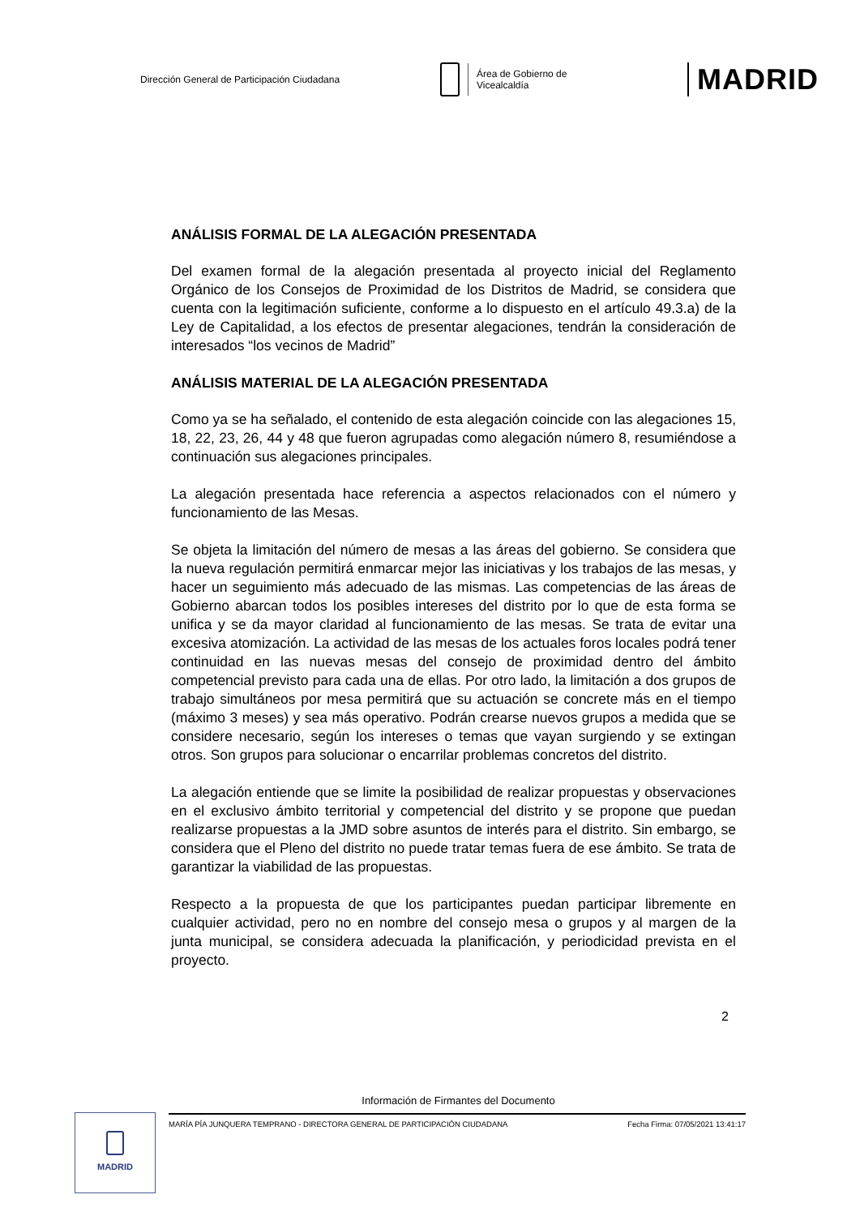Dirección General de Participación Ciudadana
Área de Gobierno de
Vicealcaldía
MADRID
ANÁLISIS FORMAL DE LA ALEGACIÓN PRESENTADA
Del examen formal de la alegación presentada al proyecto inicial del Reglamento Orgánico de los Consejos de Proximidad de los Distritos de Madrid, se considera que cuenta con la legitimación suficiente, conforme a lo dispuesto en el artículo 49.3.a) de la Ley de Capitalidad, a los efectos de presentar alegaciones, tendrán la consideración de interesados “los vecinos de Madrid”
ANÁLISIS MATERIAL DE LA ALEGACIÓN PRESENTADA
Como ya se ha señalado, el contenido de esta alegación coincide con las alegaciones 15, 18, 22, 23, 26, 44 y 48 que fueron agrupadas como alegación número 8, resumiéndose a continuación sus alegaciones principales.
La alegación presentada hace referencia a aspectos relacionados con el número y funcionamiento de las Mesas.
Se objeta la limitación del número de mesas a las áreas del gobierno. Se considera que la nueva regulación permitirá enmarcar mejor las iniciativas y los trabajos de las mesas, y hacer un seguimiento más adecuado de las mismas. Las competencias de las áreas de Gobierno abarcan todos los posibles intereses del distrito por lo que de esta forma se unifica y se da mayor claridad al funcionamiento de las mesas. Se trata de evitar una excesiva atomización. La actividad de las mesas de los actuales foros locales podrá tener continuidad en las nuevas mesas del consejo de proximidad dentro del ámbito competencial previsto para cada una de ellas. Por otro lado, la limitación a dos grupos de trabajo simultáneos por mesa permitirá que su actuación se concrete más en el tiempo (máximo 3 meses) y sea más operativo. Podrán crearse nuevos grupos a medida que se considere necesario, según los intereses o temas que vayan surgiendo y se extingan otros. Son grupos para solucionar o encarrilar problemas concretos del distrito.
La alegación entiende que se limite la posibilidad de realizar propuestas y observaciones en el exclusivo ámbito territorial y competencial del distrito y se propone que puedan realizarse propuestas a la JMD sobre asuntos de interés para el distrito. Sin embargo, se considera que el Pleno del distrito no puede tratar temas fuera de ese ámbito. Se trata de garantizar la viabilidad de las propuestas.
Respecto a la propuesta de que los participantes puedan participar libremente en cualquier actividad, pero no en nombre del consejo mesa o grupos y al margen de la junta municipal, se considera adecuada la planificación, y periodicidad prevista en el proyecto.
2
Información de Firmantes del Documento
MARÍA PÍA JUNQUERA TEMPRANO - DIRECTORA GENERAL DE PARTICIPACIÓN CIUDADANA Fecha Firma: 07/05/2021 13:41:17
MADRID